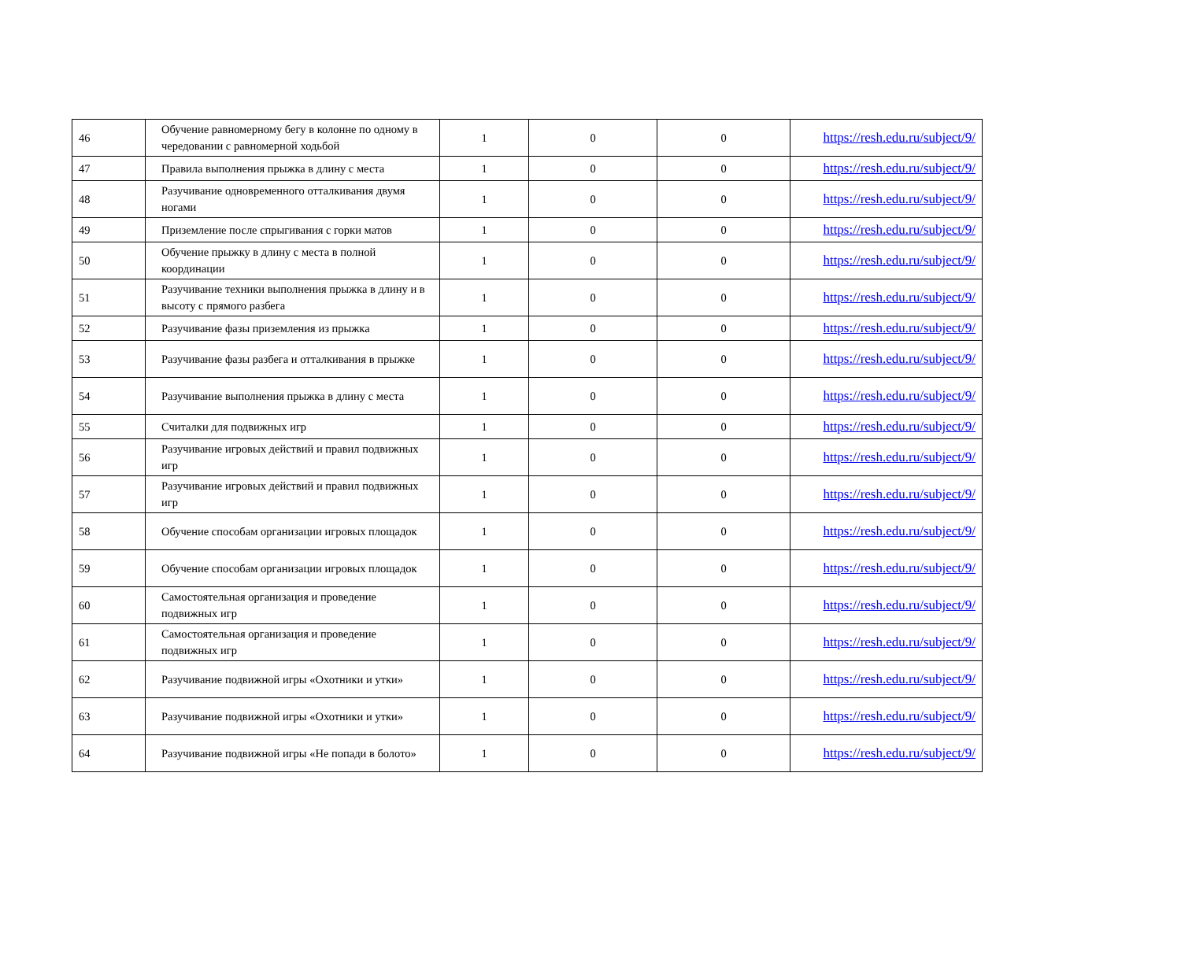| 46 | Обучение равномерному бегу в колонне по одному в чередовании с равномерной ходьбой | 1 | 0 | 0 | https://resh.edu.ru/subject/9/ |
| 47 | Правила выполнения прыжка в длину с места | 1 | 0 | 0 | https://resh.edu.ru/subject/9/ |
| 48 | Разучивание одновременного отталкивания двумя ногами | 1 | 0 | 0 | https://resh.edu.ru/subject/9/ |
| 49 | Приземление после спрыгивания с горки матов | 1 | 0 | 0 | https://resh.edu.ru/subject/9/ |
| 50 | Обучение прыжку в длину с места в полной координации | 1 | 0 | 0 | https://resh.edu.ru/subject/9/ |
| 51 | Разучивание техники выполнения прыжка в длину и в высоту с прямого разбега | 1 | 0 | 0 | https://resh.edu.ru/subject/9/ |
| 52 | Разучивание фазы приземления из прыжка | 1 | 0 | 0 | https://resh.edu.ru/subject/9/ |
| 53 | Разучивание фазы разбега и отталкивания в прыжке | 1 | 0 | 0 | https://resh.edu.ru/subject/9/ |
| 54 | Разучивание выполнения прыжка в длину с места | 1 | 0 | 0 | https://resh.edu.ru/subject/9/ |
| 55 | Считалки для подвижных игр | 1 | 0 | 0 | https://resh.edu.ru/subject/9/ |
| 56 | Разучивание игровых действий и правил подвижных игр | 1 | 0 | 0 | https://resh.edu.ru/subject/9/ |
| 57 | Разучивание игровых действий и правил подвижных игр | 1 | 0 | 0 | https://resh.edu.ru/subject/9/ |
| 58 | Обучение способам организации игровых площадок | 1 | 0 | 0 | https://resh.edu.ru/subject/9/ |
| 59 | Обучение способам организации игровых площадок | 1 | 0 | 0 | https://resh.edu.ru/subject/9/ |
| 60 | Самостоятельная организация и проведение подвижных игр | 1 | 0 | 0 | https://resh.edu.ru/subject/9/ |
| 61 | Самостоятельная организация и проведение подвижных игр | 1 | 0 | 0 | https://resh.edu.ru/subject/9/ |
| 62 | Разучивание подвижной игры «Охотники и утки» | 1 | 0 | 0 | https://resh.edu.ru/subject/9/ |
| 63 | Разучивание подвижной игры «Охотники и утки» | 1 | 0 | 0 | https://resh.edu.ru/subject/9/ |
| 64 | Разучивание подвижной игры «Не попади в болото» | 1 | 0 | 0 | https://resh.edu.ru/subject/9/ |